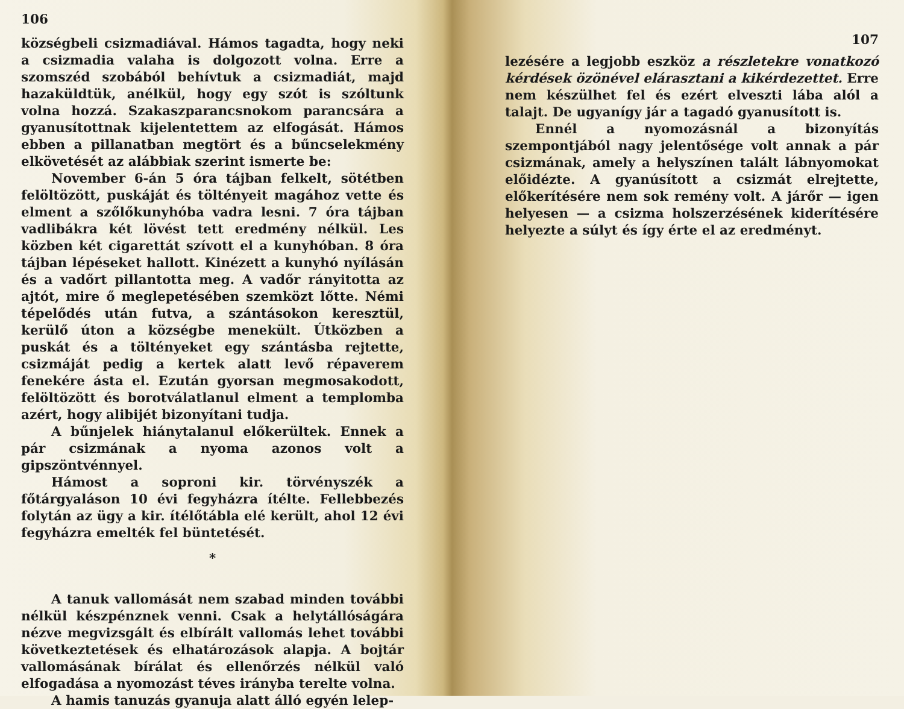106
községbeli csizmadiával. Hámos tagadta, hogy neki a csizmadia valaha is dolgozott volna. Erre a szomszéd szobából behívtuk a csizmadiát, majd hazaküldtük, anélkül, hogy egy szót is szóltunk volna hozzá. Szakaszparancsnokom parancsára a gyanusítottnak kijelentettem az elfogását. Hámos ebben a pillanatban megtört és a bűncselekmény elkövetését az alábbiak szerint ismerte be:
November 6-án 5 óra tájban felkelt, sötétben felöltözött, puskáját és töltényeit magához vette és elment a szőlőkunyhóba vadra lesni. 7 óra tájban vadlibákra két lövést tett eredmény nélkül. Les közben két cigarettát szívott el a kunyhóban. 8 óra tájban lépéseket hallott. Kinézett a kunyhó nyílásán és a vadőrt pillantotta meg. A vadőr rányitotta az ajtót, mire ő meglepetésében szemközt lőtte. Némi tépelődés után futva, a szántásokon keresztül, kerülő úton a községbe menekült. Útközben a puskát és a töltényeket egy szántásba rejtette, csizmáját pedig a kertek alatt levő répaverem fenekére ásta el. Ezután gyorsan megmosakodott, felöltözött és borotválatlanul elment a templomba azért, hogy alibijét bizonyítani tudja.
A bűnjelek hiánytalanul előkerültek. Ennek a pár csizmának a nyoma azonos volt a gipszöntvénnyel.
Hámost a soproni kir. törvényszék a főtárgyaláson 10 évi fegyházra ítélte. Fellebbezés folytán az ügy a kir. ítélőtábla elé került, ahol 12 évi fegyházra emelték fel büntetését.
*
A tanuk vallomását nem szabad minden további nélkül készpénznek venni. Csak a helytállóságára nézve megvizsgált és elbírált vallomás lehet további következtetések és elhatározások alapja. A bojtár vallomásának bírálat és ellenőrzés nélkül való elfogadása a nyomozást téves irányba terelte volna.
A hamis tanuzás gyanuja alatt álló egyén lelep-
107
lezésére a legjobb eszköz a részletekre vonatkozó kérdések özönével elárasztani a kikérdezettet. Erre nem készülhet fel és ezért elveszti lába alól a talajt. De ugyanígy jár a tagadó gyanusított is.
Ennél a nyomozásnál a bizonyítás szempontjából nagy jelentősége volt annak a pár csizmának, amely a helyszínen talált lábnyomokat előidézte. A gyanúsított a csizmát elrejtette, előkerítésére nem sok remény volt. A járőr — igen helyesen — a csizma holszerzésének kiderítésére helyezte a súlyt és így érte el az eredményt.